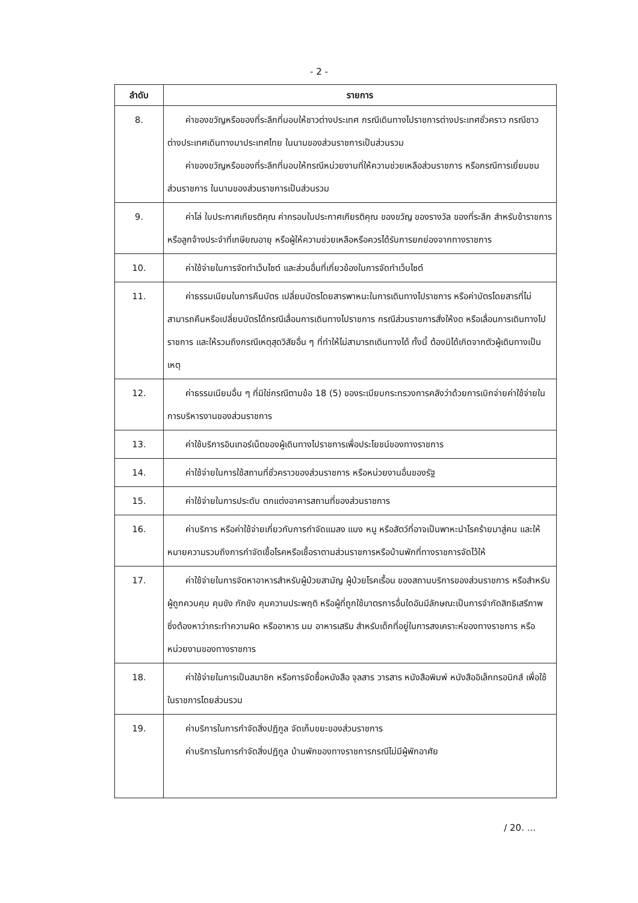- 2 -
| ลำดับ | รายการ |
| --- | --- |
| 8. | ค่าของขวัญหรือของที่ระลึกที่มอบให้ชาวต่างประเทศ กรณีเดินทางไปราชการต่างประเทศชั่วคราว กรณีชาวต่างประเทศเดินทางมาประเทศไทย ในนามของส่วนราชการเป็นส่วนรวม ค่าของขวัญหรือของที่ระลึกที่มอบให้กรณีหน่วยงานที่ให้ความช่วยเหลือส่วนราชการ หรือกรณีการเยี่ยมชมส่วนราชการ ในนามของส่วนราชการเป็นส่วนรวม |
| 9. | ค่าโล่ ใบประกาศเกียรติคุณ ค่ากรอบใบประกาศเกียรติคุณ ของขวัญ ของรางวัล ของที่ระลึก สำหรับข้าราชการหรือลูกจ้างประจำที่เกษียณอายุ หรือผู้ให้ความช่วยเหลือหรือควรได้รับการยกย่องจากทางราชการ |
| 10. | ค่าใช้จ่ายในการจัดทำเว็บไซต์ และส่วนอื่นที่เกี่ยวข้องในการจัดทำเว็บไซต์ |
| 11. | ค่าธรรมเนียมในการคืนบัตร เปลี่ยนบัตรโดยสารพาหนะในการเดินทางไปราชการ หรือค่าบัตรโดยสารที่ไม่สามารถคืนหรือเปลี่ยนบัตรได้กรณีเลื่อนการเดินทางไปราชการ กรณีส่วนราชการสั่งให้งด หรือเลื่อนการเดินทางไปราชการ และให้รวมถึงกรณีเหตุสุดวิสัยอื่น ๆ ที่ทำให้ไม่สามารถเดินทางได้ ทั้งนี้ ต้องมิได้เกิดจากตัวผู้เดินทางเป็นเหตุ |
| 12. | ค่าธรรมเนียมอื่น ๆ ที่มิใช่กรณีตามข้อ 18 (5) ของระเบียบกระทรวงการคลังว่าด้วยการเบิกจ่ายค่าใช้จ่ายในการบริหารงานของส่วนราชการ |
| 13. | ค่าใช้บริการอินเทอร์เน็ตของผู้เดินทางไปราชการเพื่อประโยชน์ของทางราชการ |
| 14. | ค่าใช้จ่ายในการใช้สถานที่ชั่วคราวของส่วนราชการ หรือหน่วยงานอื่นของรัฐ |
| 15. | ค่าใช้จ่ายในการประดับ ตกแต่งอาคารสถานที่ของส่วนราชการ |
| 16. | ค่าบริการ หรือค่าใช้จ่ายเกี่ยวกับการกำจัดแมลง แมง หนู หรือสัตว์ที่อาจเป็นพาหะนำโรคร้ายมาสู่คน และให้หมายความรวมถึงการกำจัดเชื้อโรคหรือเชื้อราตามส่วนราชการหรือบ้านพักที่ทางราชการจัดไว้ให้ |
| 17. | ค่าใช้จ่ายในการจัดหาอาหารสำหรับผู้ป่วยสามัญ ผู้ป่วยโรคเรื้อน ของสถานบริการของส่วนราชการ หรือสำหรับผู้ถูกควบคุม คุมขัง กักขัง คุมความประพฤติ หรือผู้ที่ถูกใช้มาตรการอื่นใดอันมีลักษณะเป็นการจำกัดสิทธิเสรีภาพซึ่งต้องหาว่ากระทำความผิด หรืออาหาร นม อาหารเสริม สำหรับเด็กที่อยู่ในการสงเคราะห์ของทางราชการ หรือหน่วยงานของทางราชการ |
| 18. | ค่าใช้จ่ายในการเป็นสมาชิก หรือการจัดซื้อหนังสือ จุลสาร วารสาร หนังสือพิมพ์ หนังสืออิเล็กทรอนิกส์ เพื่อใช้ในราชการโดยส่วนรวม |
| 19. | ค่าบริการในการกำจัดสิ่งปฏิกูล จัดเก็บขยะของส่วนราชการ ค่าบริการในการกำจัดสิ่งปฏิกูล บ้านพักของทางราชการกรณีไม่มีผู้พักอาศัย |
/ 20. ...